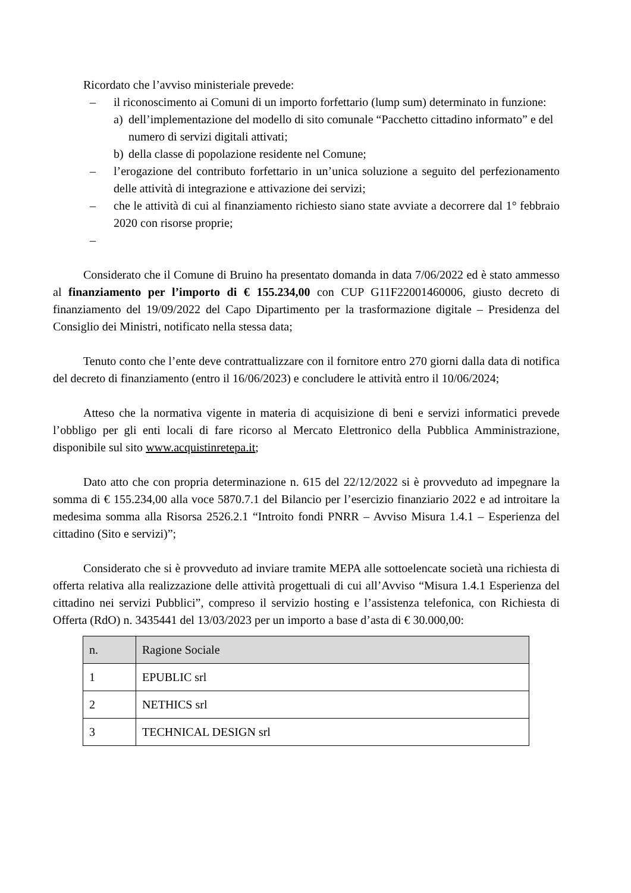Ricordato che l’avviso ministeriale prevede:
– il riconoscimento ai Comuni di un importo forfettario (lump sum) determinato in funzione:
a) dell’implementazione del modello di sito comunale “Pacchetto cittadino informato” e del numero di servizi digitali attivati;
b) della classe di popolazione residente nel Comune;
– l’erogazione del contributo forfettario in un’unica soluzione a seguito del perfezionamento delle attività di integrazione e attivazione dei servizi;
– che le attività di cui al finanziamento richiesto siano state avviate a decorrere dal 1° febbraio 2020 con risorse proprie;
–
Considerato che il Comune di Bruino ha presentato domanda in data 7/06/2022 ed è stato ammesso al finanziamento per l’importo di € 155.234,00 con CUP G11F22001460006, giusto decreto di finanziamento del 19/09/2022 del Capo Dipartimento per la trasformazione digitale – Presidenza del Consiglio dei Ministri, notificato nella stessa data;
Tenuto conto che l’ente deve contrattualizzare con il fornitore entro 270 giorni dalla data di notifica del decreto di finanziamento (entro il 16/06/2023) e concludere le attività entro il 10/06/2024;
Atteso che la normativa vigente in materia di acquisizione di beni e servizi informatici prevede l’obbligo per gli enti locali di fare ricorso al Mercato Elettronico della Pubblica Amministrazione, disponibile sul sito www.acquistinretepa.it;
Dato atto che con propria determinazione n. 615 del 22/12/2022 si è provveduto ad impegnare la somma di € 155.234,00 alla voce 5870.7.1 del Bilancio per l’esercizio finanziario 2022 e ad introitare la medesima somma alla Risorsa 2526.2.1 “Introito fondi PNRR – Avviso Misura 1.4.1 – Esperienza del cittadino (Sito e servizi)”;
Considerato che si è provveduto ad inviare tramite MEPA alle sottoelencate società una richiesta di offerta relativa alla realizzazione delle attività progettuali di cui all’Avviso “Misura 1.4.1 Esperienza del cittadino nei servizi Pubblici”, compreso il servizio hosting e l’assistenza telefonica, con Richiesta di Offerta (RdO) n. 3435441 del 13/03/2023 per un importo a base d’asta di € 30.000,00:
| n. | Ragione Sociale |
| --- | --- |
| 1 | EPUBLIC srl |
| 2 | NETHICS srl |
| 3 | TECHNICAL DESIGN srl |